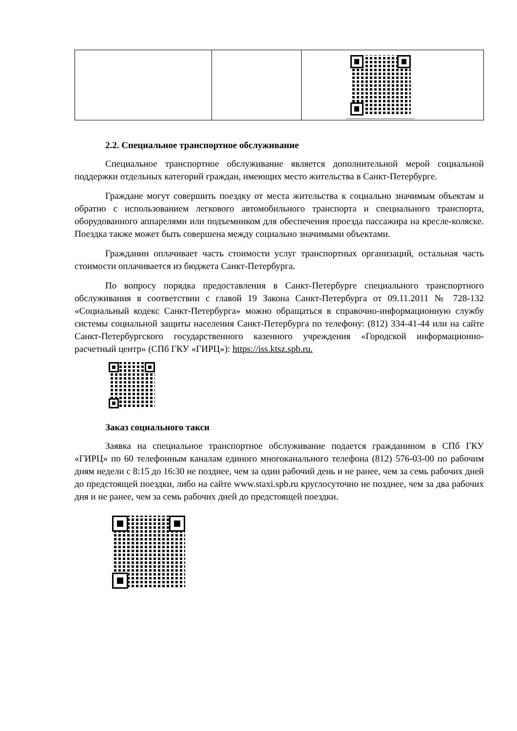2.2. Специальное транспортное обслуживание
Специальное транспортное обслуживание является дополнительной мерой социальной поддержки отдельных категорий граждан, имеющих место жительства в Санкт-Петербурге.
Граждане могут совершить поездку от места жительства к социально значимым объектам и обратно с использованием легкового автомобильного транспорта и специального транспорта, оборудованного аппарелями или подъемником для обеспечения проезда пассажира на кресле-коляске. Поездка также может быть совершена между социально значимыми объектами.
Гражданин оплачивает часть стоимости услуг транспортных организаций, остальная часть стоимости оплачивается из бюджета Санкт-Петербурга.
По вопросу порядка предоставления в Санкт-Петербурге специального транспортного обслуживания в соответствии с главой 19 Закона Санкт-Петербурга от 09.11.2011 № 728-132 «Социальный кодекс Санкт-Петербурга» можно обращаться в справочно-информационную службу системы социальной защиты населения Санкт-Петербурга по телефону: (812) 334-41-44 или на сайте Санкт-Петербургского государственного казенного учреждения «Городской информационно-расчетный центр» (СПб ГКУ «ГИРЦ»): https://iss.ktsz.spb.ru.
Заказ социального такси
Заявка на специальное транспортное обслуживание подается гражданином в СПб ГКУ «ГИРЦ» по 60 телефонным каналам единого многоканального телефона (812) 576-03-00 по рабочим дням недели с 8:15 до 16:30 не позднее, чем за один рабочий день и не ранее, чем за семь рабочих дней до предстоящей поездки, либо на сайте www.staxi.spb.ru круглосуточно не позднее, чем за два рабочих дня и не ранее, чем за семь рабочих дней до предстоящей поездки.